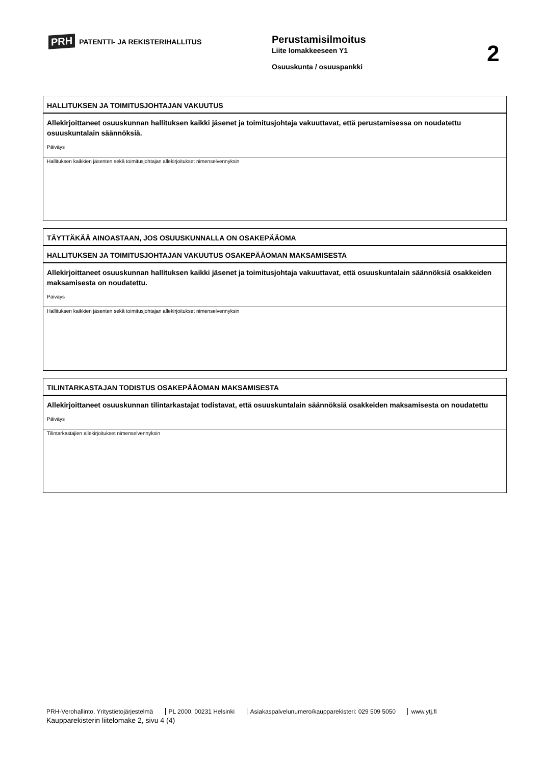PRH PATENTTI- JA REKISTERIHALLITUS
Perustamisilmoitus
Liite lomakkeeseen Y1
Osuuskunta / osuuspankki
2
HALLITUKSEN JA TOIMITUSJOHTAJAN VAKUUTUS
Allekirjoittaneet osuuskunnan hallituksen kaikki jäsenet ja toimitusjohtaja vakuuttavat, että perustamisessa on noudatettu osuuskuntalain säännöksiä.
Päiväys
Hallituksen kaikkien jäsenten sekä toimitusjohtajan allekirjoitukset nimenselvennyksin
TÄYTTÄKÄÄ AINOASTAAN, JOS OSUUSKUNNALLA ON OSAKEPÄÄOMA
HALLITUKSEN JA TOIMITUSJOHTAJAN VAKUUTUS OSAKEPÄÄOMAN MAKSAMISESTA
Allekirjoittaneet osuuskunnan hallituksen kaikki jäsenet ja toimitusjohtaja vakuuttavat, että osuuskuntalain säännöksiä osakkeiden maksamisesta on noudatettu.
Päiväys
Hallituksen kaikkien jäsenten sekä toimitusjohtajan allekirjoitukset nimenselvennyksin
TILINTARKASTAJAN TODISTUS OSAKEPÄÄOMAN MAKSAMISESTA
Allekirjoittaneet osuuskunnan tilintarkastajat todistavat, että osuuskuntalain säännöksiä osakkeiden maksamisesta on noudatettu
Päiväys
Tilintarkastajien allekirjoitukset nimenselvennyksin
PRH-Verohallinto, Yritystietojärjestelmä PL 2000, 00231 Helsinki Asiakaspalvelunumero/kaupparekisteri: 029 509 5050 www.ytj.fi
Kaupparekisterin liitelomake 2, sivu 4 (4)